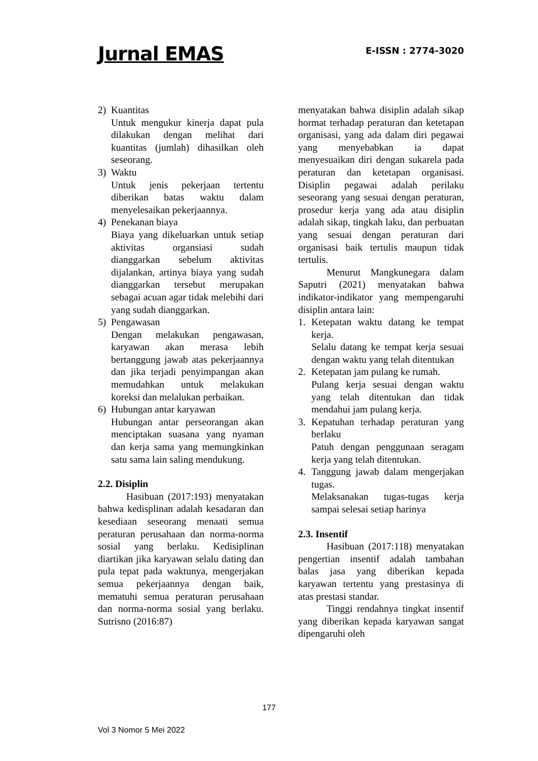Jurnal EMAS E-ISSN : 2774-3020
2) Kuantitas
Untuk mengukur kinerja dapat pula dilakukan dengan melihat dari kuantitas (jumlah) dihasilkan oleh seseorang.
3) Waktu
Untuk jenis pekerjaan tertentu diberikan batas waktu dalam menyelesaikan pekerjaannya.
4) Penekanan biaya
Biaya yang dikeluarkan untuk setiap aktivitas organsiasi sudah dianggarkan sebelum aktivitas dijalankan, artinya biaya yang sudah dianggarkan tersebut merupakan sebagai acuan agar tidak melebihi dari yang sudah dianggarkan.
5) Pengawasan
Dengan melakukan pengawasan, karyawan akan merasa lebih bertanggung jawab atas pekerjaannya dan jika terjadi penyimpangan akan memudahkan untuk melakukan koreksi dan melalukan perbaikan.
6) Hubungan antar karyawan
Hubungan antar perseorangan akan menciptakan suasana yang nyaman dan kerja sama yang memungkinkan satu sama lain saling mendukung.
2.2. Disiplin
Hasibuan (2017:193) menyatakan bahwa kedisplinan adalah kesadaran dan kesediaan seseorang menaati semua peraturan perusahaan dan norma-norma sosial yang berlaku. Kedisiplinan diartikan jika karyawan selalu dating dan pula tepat pada waktunya, mengerjakan semua pekerjaannya dengan baik, mematuhi semua peraturan perusahaan dan norma-norma sosial yang berlaku. Sutrisno (2016:87)
menyatakan bahwa disiplin adalah sikap hormat terhadap peraturan dan ketetapan organisasi, yang ada dalam diri pegawai yang menyebabkan ia dapat menyesuaikan diri dengan sukarela pada peraturan dan ketetapan organisasi. Disiplin pegawai adalah perilaku seseorang yang sesuai dengan peraturan, prosedur kerja yang ada atau disiplin adalah sikap, tingkah laku, dan perbuatan yang sesuai dengan peraturan dari organisasi baik tertulis maupun tidak tertulis.
Menurut Mangkunegara dalam Saputri (2021) menyatakan bahwa indikator-indikator yang mempengaruhi disiplin antara lain:
1. Ketepatan waktu datang ke tempat kerja.
Selalu datang ke tempat kerja sesuai dengan waktu yang telah ditentukan
2. Ketepatan jam pulang ke rumah.
Pulang kerja sesuai dengan waktu yang telah ditentukan dan tidak mendahui jam pulang kerja.
3. Kepatuhan terhadap peraturan yang berlaku
Patuh dengan penggunaan seragam kerja yang telah ditentukan.
4. Tanggung jawab dalam mengerjakan tugas.
Melaksanakan tugas-tugas kerja sampai selesai setiap harinya
2.3. Insentif
Hasibuan (2017:118) menyatakan pengertian insentif adalah tambahan balas jasa yang diberikan kepada karyawan tertentu yang prestasinya di atas prestasi standar.
Tinggi rendahnya tingkat insentif yang diberikan kepada karyawan sangat dipengaruhi oleh
177
Vol 3 Nomor 5 Mei 2022